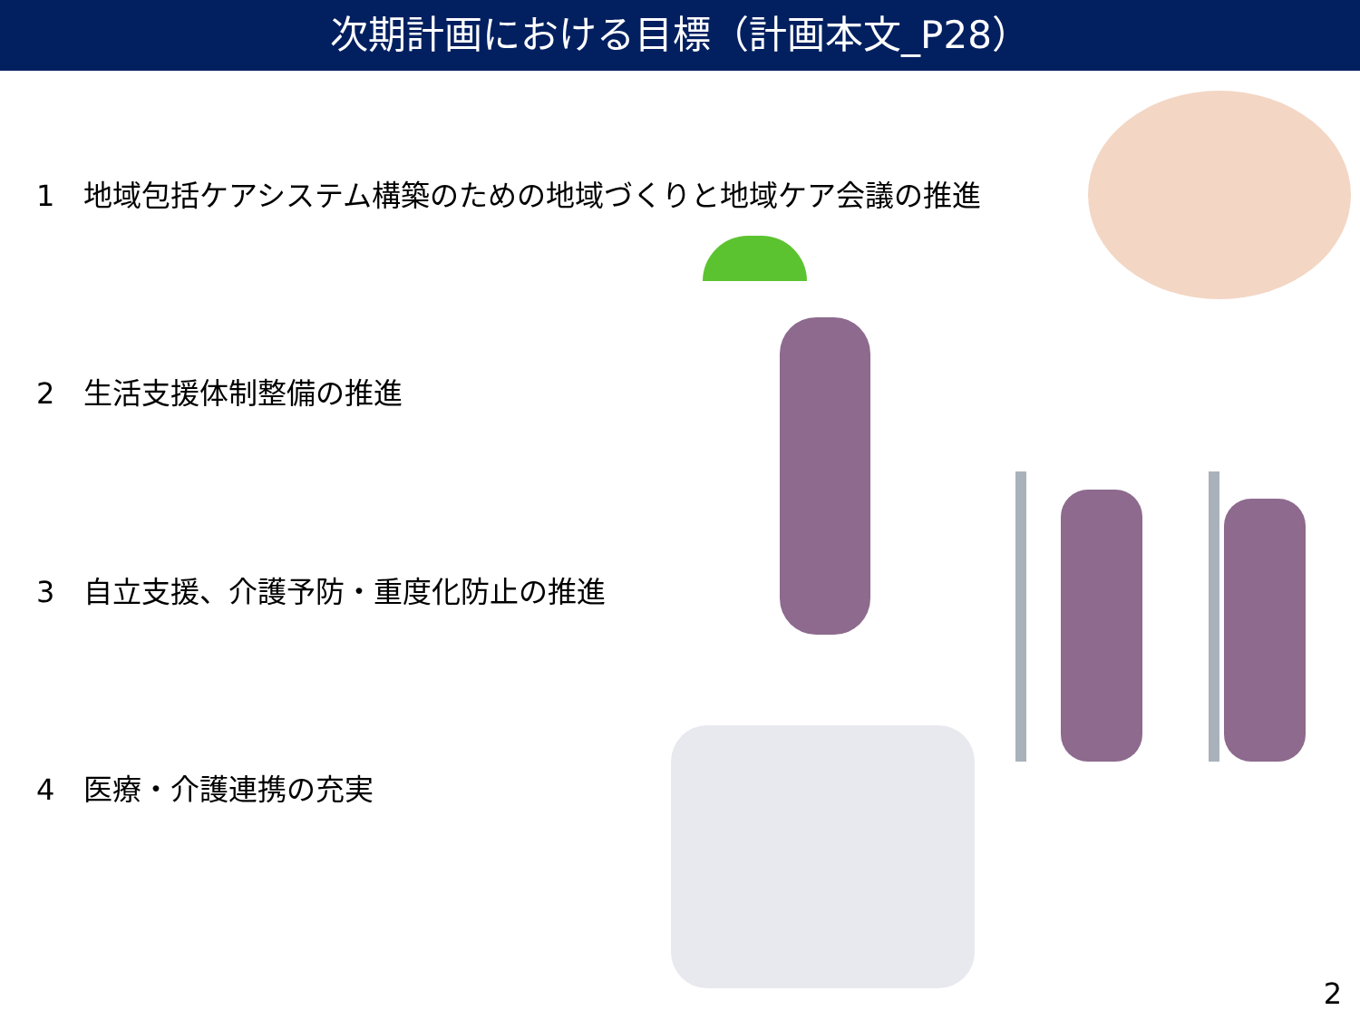次期計画における目標（計画本文_P28）
1　地域包括ケアシステム構築のための地域づくりと地域ケア会議の推進
2　生活支援体制整備の推進
3　自立支援、介護予防・重度化防止の推進
4　医療・介護連携の充実
2